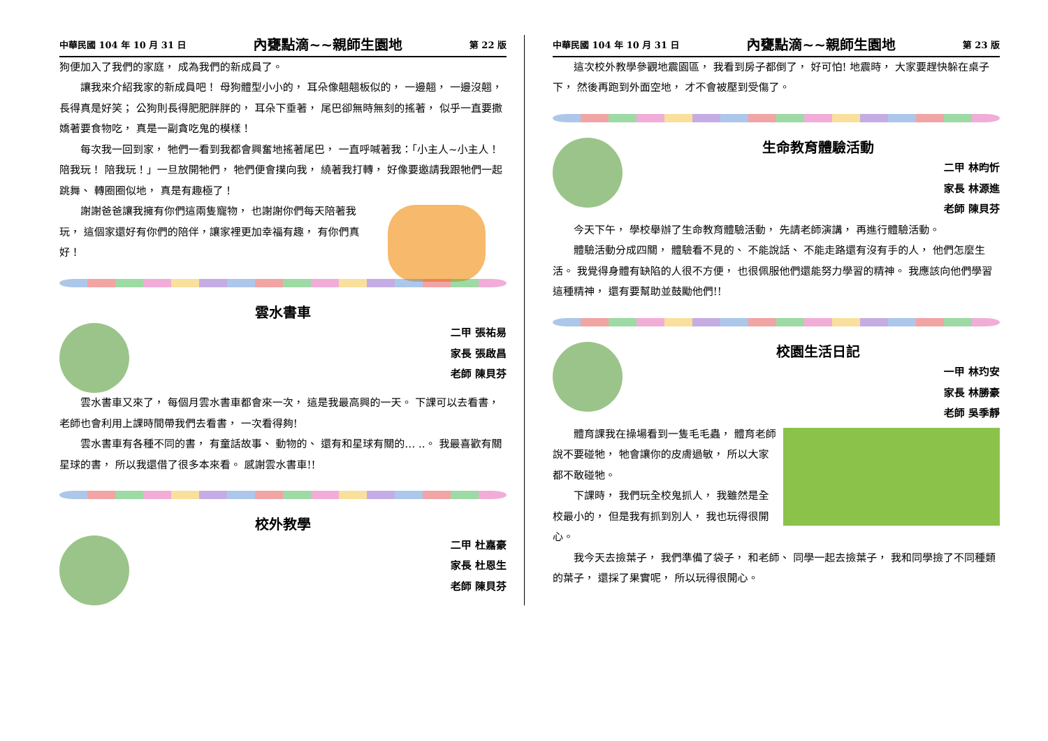中華民國 104 年 10 月 31 日 內甕點滴~~親師生園地 第 22 版
狗便加入了我們的家庭， 成為我們的新成員了。
讓我來介紹我家的新成員吧！ 母狗體型小小的， 耳朵像翹翹板似的， 一邊翹， 一邊沒翹， 長得真是好笑； 公狗則長得肥肥胖胖的， 耳朵下垂著， 尾巴卻無時無刻的搖著， 似乎一直要撒嬌著要食物吃， 真是一副貪吃鬼的模樣！
每次我一回到家， 牠們一看到我都會興奮地搖著尾巴， 一直呼喊著我：「小主人~小主人！ 陪我玩！ 陪我玩！」一旦放開牠們， 牠們便會撲向我， 繞著我打轉， 好像要邀請我跟牠們一起跳舞、 轉圈圈似地， 真是有趣極了！
謝謝爸爸讓我擁有你們這兩隻寵物， 也謝謝你們每天陪著我玩， 這個家還好有你們的陪伴，讓家裡更加幸福有趣， 有你們真好！
雲水書車
二甲 張祐易
家長 張啟昌
老師 陳貝芬
雲水書車又來了， 每個月雲水書車都會來一次， 這是我最高興的一天。 下課可以去看書， 老師也會利用上課時間帶我們去看書， 一次看得夠!
雲水書車有各種不同的書， 有童話故事、 動物的、 還有和星球有關的… ..。 我最喜歡有關星球的書， 所以我還借了很多本來看。 感謝雲水書車!!
校外教學
二甲 杜嘉豪
家長 杜恩生
老師 陳貝芬
中華民國 104 年 10 月 31 日 內甕點滴~~親師生園地 第 23 版
這次校外教學參觀地震園區， 我看到房子都倒了， 好可怕! 地震時， 大家要趕快躲在桌子下， 然後再跑到外面空地， 才不會被壓到受傷了。
生命教育體驗活動
二甲 林昀忻
家長 林源進
老師 陳貝芬
今天下午， 學校舉辦了生命教育體驗活動， 先請老師演講， 再進行體驗活動。
體驗活動分成四關， 體驗看不見的、 不能說話、 不能走路還有沒有手的人， 他們怎麼生活。 我覺得身體有缺陷的人很不方便， 也很佩服他們還能努力學習的精神。 我應該向他們學習這種精神， 還有要幫助並鼓勵他們!!
校園生活日記
一甲 林玓安
家長 林勝豪
老師 吳季靜
體育課我在操場看到一隻毛毛蟲， 體育老師說不要碰牠， 牠會讓你的皮膚過敏， 所以大家都不敢碰牠。
下課時， 我們玩全校鬼抓人， 我雖然是全校最小的， 但是我有抓到別人， 我也玩得很開心。
我今天去撿葉子， 我們準備了袋子， 和老師、 同學一起去撿葉子， 我和同學撿了不同種類的葉子， 還採了果實呢， 所以玩得很開心。